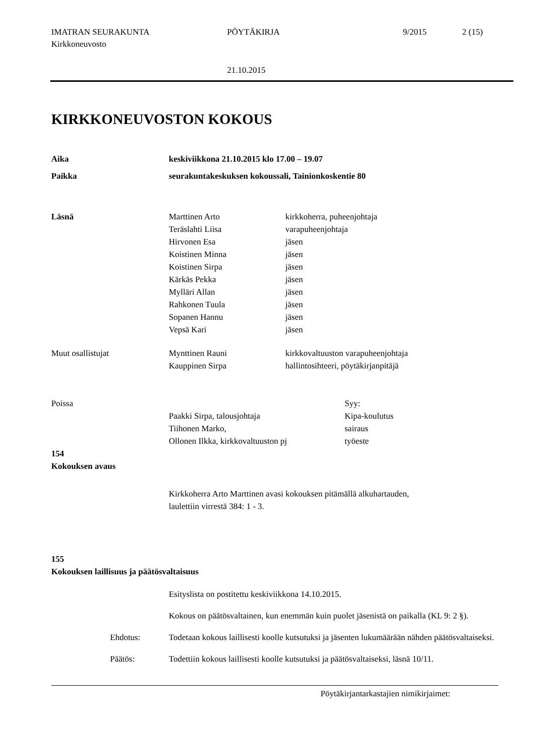IMATRAN SEURAKUNTA
Kirkkoneuvosto
PÖYTÄKIRJA 9/2015 2 (15)
21.10.2015
KIRKKONEUVOSTON KOKOUS
Aika keskiviikkona 21.10.2015 klo 17.00 – 19.07
Paikka seurakuntakeskuksen kokoussali, Tainionkoskentie 80
Läsnä Marttinen Arto
Teräslahti Liisa
Hirvonen Esa
Koistinen Minna
Koistinen Sirpa
Kärkäs Pekka
Mylläri Allan
Rahkonen Tuula
Sopanen Hannu
Vepsä Kari
kirkkoherra, puheenjohtaja
varapuheenjohtaja
jäsen
jäsen
jäsen
jäsen
jäsen
jäsen
jäsen
jäsen
Muut osallistujat Mynttinen Rauni
Kauppinen Sirpa
kirkkovaltuuston varapuheenjohtaja
hallintosihteeri, pöytäkirjanpitäjä
Poissa
Paakki Sirpa, talousjohtaja
Tiihonen Marko,
Ollonen Ilkka, kirkkovaltuuston pj
Syy:
Kipa-koulutus
sairaus
työeste
154
Kokouksen avaus
Kirkkoherra Arto Marttinen avasi kokouksen pitämällä alkuhartauden,
laulettiin virrestä 384: 1 - 3.
155
Kokouksen laillisuus ja päätösvaltaisuus
Esityslista on postitettu keskiviikkona 14.10.2015.
Kokous on päätösvaltainen, kun enemmän kuin puolet jäsenistä on paikalla (KL 9: 2 §).
Ehdotus: Todetaan kokous laillisesti koolle kutsutuksi ja jäsenten lukumäärään nähden päätösvaltaiseksi.
Päätös: Todettiin kokous laillisesti koolle kutsutuksi ja päätösvaltaiseksi, läsnä 10/11.
Pöytäkirjantarkastajien nimikirjaimet: